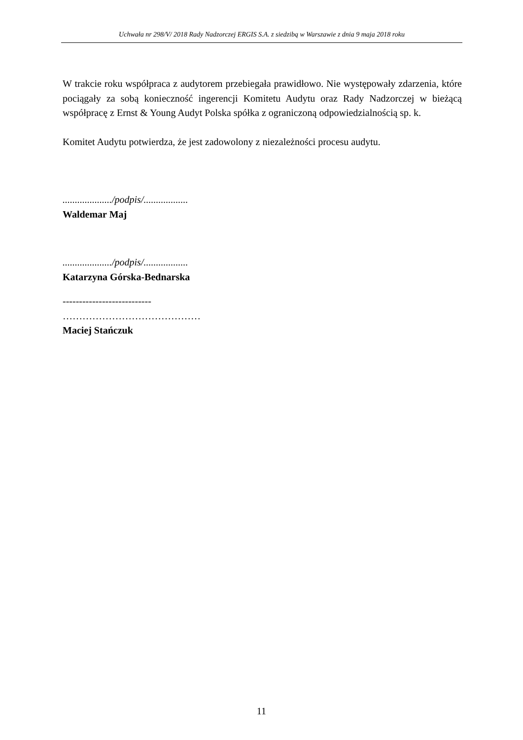Uchwała nr 298/V/ 2018 Rady Nadzorczej ERGIS S.A. z siedzibą w Warszawie z dnia 9 maja 2018 roku
W trakcie roku współpraca z audytorem przebiegała prawidłowo. Nie występowały zdarzenia, które pociągały za sobą konieczność ingerencji Komitetu Audytu oraz Rady Nadzorczej w bieżącą współpracę z Ernst & Young Audyt Polska spółka z ograniczoną odpowiedzialnością sp. k.
Komitet Audytu potwierdza, że jest zadowolony z niezależności procesu audytu.
..................../podpis/..................
Waldemar Maj
..................../podpis/..................
Katarzyna Górska-Bednarska
---------------------------
……………………………………
Maciej Stańczuk
11